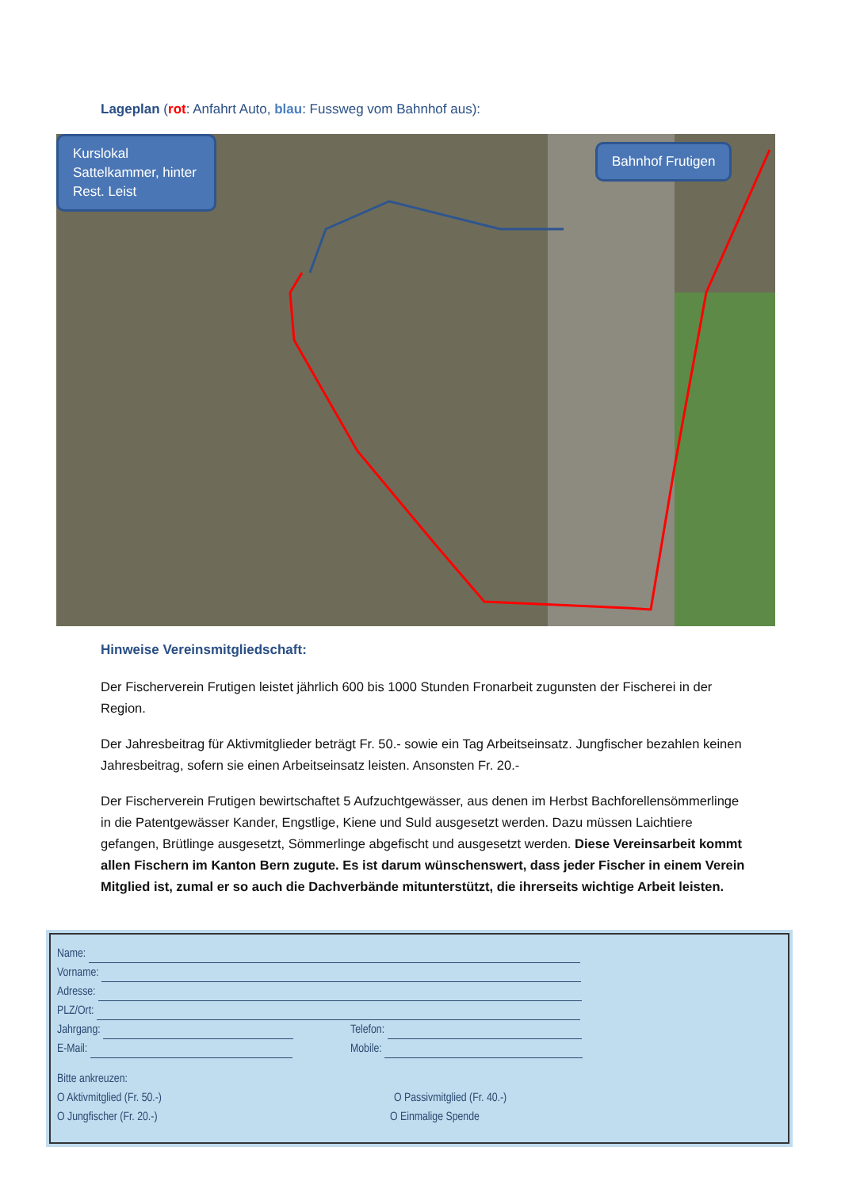Lageplan (rot: Anfahrt Auto, blau: Fussweg vom Bahnhof aus):
Kurslokal Sattelkammer, hinter Rest. Leist
Bahnhof Frutigen
Hinweise Vereinsmitgliedschaft:
Der Fischerverein Frutigen leistet jährlich 600 bis 1000 Stunden Fronarbeit zugunsten der Fischerei in der Region.
Der Jahresbeitrag für Aktivmitglieder beträgt Fr. 50.- sowie ein Tag Arbeitseinsatz. Jungfischer bezahlen keinen Jahresbeitrag, sofern sie einen Arbeitseinsatz leisten. Ansonsten Fr. 20.-
Der Fischerverein Frutigen bewirtschaftet 5 Aufzuchtgewässer, aus denen im Herbst Bachforellensömmerlinge in die Patentgewässer Kander, Engstlige, Kiene und Suld ausgesetzt werden. Dazu müssen Laichtiere gefangen, Brütlinge ausgesetzt, Sömmerlinge abgefischt und ausgesetzt werden. Diese Vereinsarbeit kommt allen Fischern im Kanton Bern zugute. Es ist darum wünschenswert, dass jeder Fischer in einem Verein Mitglied ist, zumal er so auch die Dachverbände mitunterstützt, die ihrerseits wichtige Arbeit leisten.
Name:
Vorname:
Adresse:
PLZ/Ort:
Jahrgang: Telefon:
E-Mail: Mobile:
Bitte ankreuzen:
O Aktivmitglied (Fr. 50.-) O Passivmitglied (Fr. 40.-)
O Jungfischer (Fr. 20.-) O Einmalige Spende